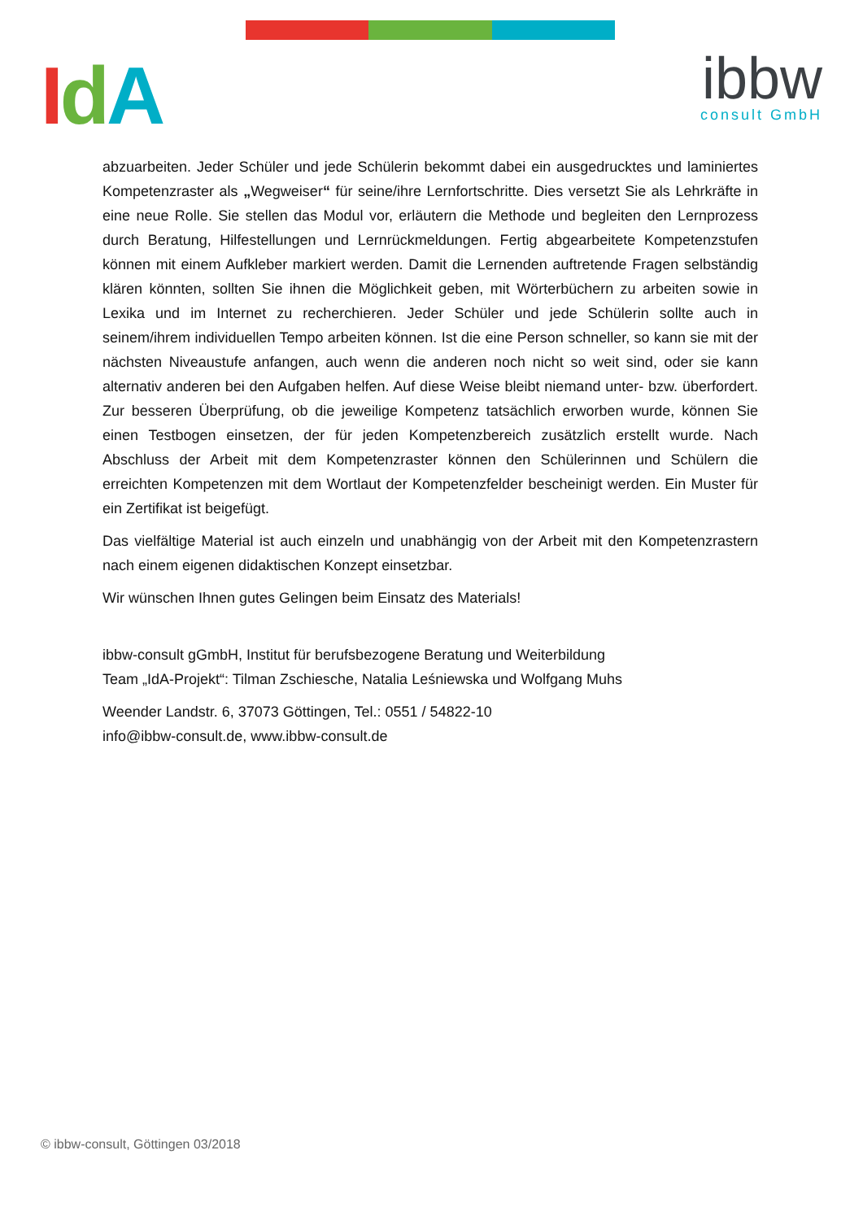IdA ibbw
consult GmbH
abzuarbeiten. Jeder Schüler und jede Schülerin bekommt dabei ein ausgedrucktes und laminiertes Kompetenzraster als „Wegweiser“ für seine/ihre Lernfortschritte. Dies versetzt Sie als Lehrkräfte in eine neue Rolle. Sie stellen das Modul vor, erläutern die Methode und begleiten den Lernprozess durch Beratung, Hilfestellungen und Lernrückmeldungen. Fertig abgearbeitete Kompetenzstufen können mit einem Aufkleber markiert werden. Damit die Lernenden auftretende Fragen selbständig klären könnten, sollten Sie ihnen die Möglichkeit geben, mit Wörterbüchern zu arbeiten sowie in Lexika und im Internet zu recherchieren. Jeder Schüler und jede Schülerin sollte auch in seinem/ihrem individuellen Tempo arbeiten können. Ist die eine Person schneller, so kann sie mit der nächsten Niveaustufe anfangen, auch wenn die anderen noch nicht so weit sind, oder sie kann alternativ anderen bei den Aufgaben helfen. Auf diese Weise bleibt niemand unter- bzw. überfordert. Zur besseren Überprüfung, ob die jeweilige Kompetenz tatsächlich erworben wurde, können Sie einen Testbogen einsetzen, der für jeden Kompetenzbereich zusätzlich erstellt wurde. Nach Abschluss der Arbeit mit dem Kompetenzraster können den Schülerinnen und Schülern die erreichten Kompetenzen mit dem Wortlaut der Kompetenzfelder bescheinigt werden. Ein Muster für ein Zertifikat ist beigefügt.
Das vielfältige Material ist auch einzeln und unabhängig von der Arbeit mit den Kompetenzrastern nach einem eigenen didaktischen Konzept einsetzbar.
Wir wünschen Ihnen gutes Gelingen beim Einsatz des Materials!
ibbw-consult gGmbH, Institut für berufsbezogene Beratung und Weiterbildung
Team „IdA-Projekt“: Tilman Zschiesche, Natalia Leśniewska und Wolfgang Muhs
Weender Landstr. 6, 37073 Göttingen, Tel.: 0551 / 54822-10
info@ibbw-consult.de, www.ibbw-consult.de
© ibbw-consult, Göttingen 03/2018